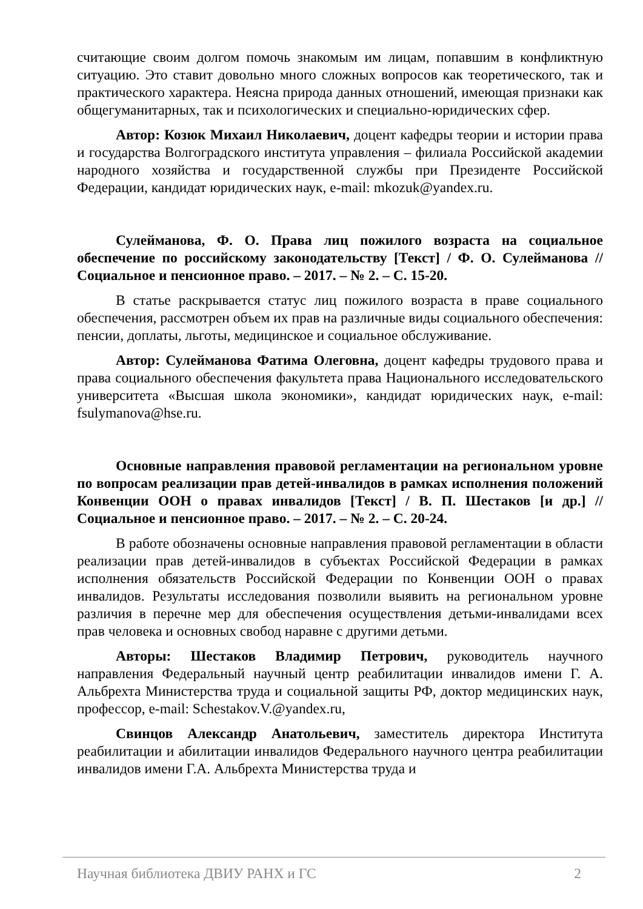считающие своим долгом помочь знакомым им лицам, попавшим в конфликтную ситуацию. Это ставит довольно много сложных вопросов как теоретического, так и практического характера. Неясна природа данных отношений, имеющая признаки как общегуманитарных, так и психологических и специально-юридических сфер.
Автор: Козюк Михаил Николаевич, доцент кафедры теории и истории права и государства Волгоградского института управления – филиала Российской академии народного хозяйства и государственной службы при Президенте Российской Федерации, кандидат юридических наук, e-mail: mkozuk@yandex.ru.
Сулейманова, Ф. О. Права лиц пожилого возраста на социальное обеспечение по российскому законодательству [Текст] / Ф. О. Сулейманова // Социальное и пенсионное право. – 2017. – № 2. – С. 15-20.
В статье раскрывается статус лиц пожилого возраста в праве социального обеспечения, рассмотрен объем их прав на различные виды социального обеспечения: пенсии, доплаты, льготы, медицинское и социальное обслуживание.
Автор: Сулейманова Фатима Олеговна, доцент кафедры трудового права и права социального обеспечения факультета права Национального исследовательского университета «Высшая школа экономики», кандидат юридических наук, e-mail: fsulymanova@hse.ru.
Основные направления правовой регламентации на региональном уровне по вопросам реализации прав детей-инвалидов в рамках исполнения положений Конвенции ООН о правах инвалидов [Текст] / В. П. Шестаков [и др.] // Социальное и пенсионное право. – 2017. – № 2. – С. 20-24.
В работе обозначены основные направления правовой регламентации в области реализации прав детей-инвалидов в субъектах Российской Федерации в рамках исполнения обязательств Российской Федерации по Конвенции ООН о правах инвалидов. Результаты исследования позволили выявить на региональном уровне различия в перечне мер для обеспечения осуществления детьми-инвалидами всех прав человека и основных свобод наравне с другими детьми.
Авторы: Шестаков Владимир Петрович, руководитель научного направления Федеральный научный центр реабилитации инвалидов имени Г. А. Альбрехта Министерства труда и социальной защиты РФ, доктор медицинских наук, профессор, e-mail: Schestakov.V.@yandex.ru,
Свинцов Александр Анатольевич, заместитель директора Института реабилитации и абилитации инвалидов Федерального научного центра реабилитации инвалидов имени Г.А. Альбрехта Министерства труда и
Научная библиотека ДВИУ РАНХ и ГС 2